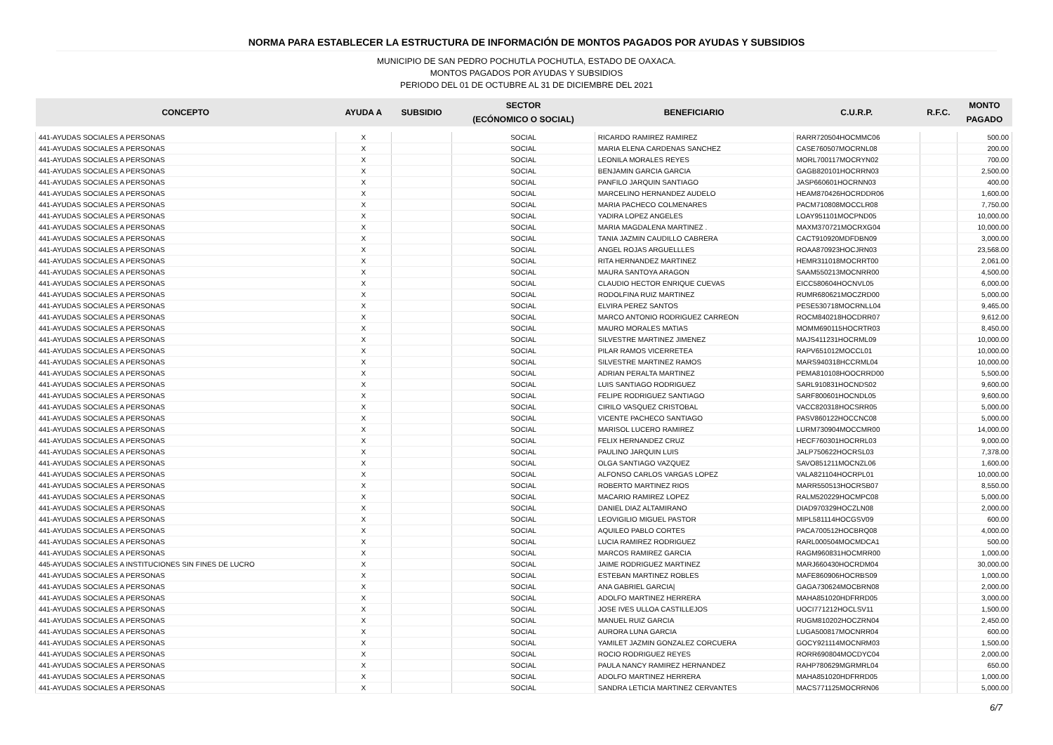NORMA PARA ESTABLECER LA ESTRUCTURA DE INFORMACIÓN DE MONTOS PAGADOS POR AYUDAS Y SUBSIDIOS
MUNICIPIO DE SAN PEDRO POCHUTLA POCHUTLA, ESTADO DE OAXACA.
MONTOS PAGADOS POR AYUDAS Y SUBSIDIOS
PERIODO DEL 01 DE OCTUBRE AL 31 DE DICIEMBRE DEL 2021
| CONCEPTO | AYUDA A | SUBSIDIO | SECTOR | BENEFICIARIO | C.U.R.P. | R.F.C. | MONTO |
| --- | --- | --- | --- | --- | --- | --- | --- |
| | | | (ECÓNOMICO O SOCIAL) | | | | PAGADO |
| 441-AYUDAS SOCIALES A PERSONAS | X | | SOCIAL | RICARDO RAMIREZ RAMIREZ | RARR720504HOCMMC06 | | 500.00 |
| 441-AYUDAS SOCIALES A PERSONAS | X | | SOCIAL | MARIA ELENA CARDENAS SANCHEZ | CASE760507MOCRNL08 | | 200.00 |
| 441-AYUDAS SOCIALES A PERSONAS | X | | SOCIAL | LEONILA MORALES REYES | MORL700117MOCRYN02 | | 700.00 |
| 441-AYUDAS SOCIALES A PERSONAS | X | | SOCIAL | BENJAMIN GARCIA GARCIA | GAGB820101HOCRRN03 | | 2,500.00 |
| 441-AYUDAS SOCIALES A PERSONAS | X | | SOCIAL | PANFILO JARQUIN SANTIAGO | JASP660601HOCRNN03 | | 400.00 |
| 441-AYUDAS SOCIALES A PERSONAS | X | | SOCIAL | MARCELINO HERNANDEZ AUDELO | HEAM870426HOCRDDR06 | | 1,600.00 |
| 441-AYUDAS SOCIALES A PERSONAS | X | | SOCIAL | MARIA PACHECO COLMENARES | PACM710808MOCCLR08 | | 7,750.00 |
| 441-AYUDAS SOCIALES A PERSONAS | X | | SOCIAL | YADIRA LOPEZ ANGELES | LOAY951101MOCPND05 | | 10,000.00 |
| 441-AYUDAS SOCIALES A PERSONAS | X | | SOCIAL | MARIA MAGDALENA MARTINEZ . | MAXM370721MOCRXG04 | | 10,000.00 |
| 441-AYUDAS SOCIALES A PERSONAS | X | | SOCIAL | TANIA JAZMIN CAUDILLO CABRERA | CACT910920MDFDBN09 | | 3,000.00 |
| 441-AYUDAS SOCIALES A PERSONAS | X | | SOCIAL | ANGEL ROJAS ARGUELLLES | ROAA870923HOCJRN03 | | 23,568.00 |
| 441-AYUDAS SOCIALES A PERSONAS | X | | SOCIAL | RITA HERNANDEZ MARTINEZ | HEMR311018MOCRRT00 | | 2,061.00 |
| 441-AYUDAS SOCIALES A PERSONAS | X | | SOCIAL | MAURA SANTOYA ARAGON | SAAM550213MOCNRR00 | | 4,500.00 |
| 441-AYUDAS SOCIALES A PERSONAS | X | | SOCIAL | CLAUDIO HECTOR ENRIQUE CUEVAS | EICC580604HOCNVL05 | | 6,000.00 |
| 441-AYUDAS SOCIALES A PERSONAS | X | | SOCIAL | RODOLFINA RUIZ MARTINEZ | RUMR680621MOCZRD00 | | 5,000.00 |
| 441-AYUDAS SOCIALES A PERSONAS | X | | SOCIAL | ELVIRA PEREZ SANTOS | PESE530718MOCRNLL04 | | 9,465.00 |
| 441-AYUDAS SOCIALES A PERSONAS | X | | SOCIAL | MARCO ANTONIO RODRIGUEZ CARREON | ROCM840218HOCDRR07 | | 9,612.00 |
| 441-AYUDAS SOCIALES A PERSONAS | X | | SOCIAL | MAURO MORALES MATIAS | MOMM690115HOCRTR03 | | 8,450.00 |
| 441-AYUDAS SOCIALES A PERSONAS | X | | SOCIAL | SILVESTRE MARTINEZ JIMENEZ | MAJS411231HOCRML09 | | 10,000.00 |
| 441-AYUDAS SOCIALES A PERSONAS | X | | SOCIAL | PILAR RAMOS VICERRETEA | RAPV651012MOCCL01 | | 10,000.00 |
| 441-AYUDAS SOCIALES A PERSONAS | X | | SOCIAL | SILVESTRE MARTINEZ RAMOS | MARS940318HCCRML04 | | 10,000.00 |
| 441-AYUDAS SOCIALES A PERSONAS | X | | SOCIAL | ADRIAN PERALTA MARTINEZ | PEMA810108HOOCRRD00 | | 5,500.00 |
| 441-AYUDAS SOCIALES A PERSONAS | X | | SOCIAL | LUIS SANTIAGO RODRIGUEZ | SARL910831HOCNDS02 | | 9,600.00 |
| 441-AYUDAS SOCIALES A PERSONAS | X | | SOCIAL | FELIPE RODRIGUEZ SANTIAGO | SARF800601HOCNDL05 | | 9,600.00 |
| 441-AYUDAS SOCIALES A PERSONAS | X | | SOCIAL | CIRILO VASQUEZ CRISTOBAL | VACC820318HOCSRR05 | | 5,000.00 |
| 441-AYUDAS SOCIALES A PERSONAS | X | | SOCIAL | VICENTE PACHECO SANTIAGO | PASV860122HOCCNC08 | | 5,000.00 |
| 441-AYUDAS SOCIALES A PERSONAS | X | | SOCIAL | MARISOL LUCERO RAMIREZ | LURM730904MOCCMR00 | | 14,000.00 |
| 441-AYUDAS SOCIALES A PERSONAS | X | | SOCIAL | FELIX HERNANDEZ CRUZ | HECF760301HOCRRL03 | | 9,000.00 |
| 441-AYUDAS SOCIALES A PERSONAS | X | | SOCIAL | PAULINO JARQUIN LUIS | JALP750622HOCRSL03 | | 7,378.00 |
| 441-AYUDAS SOCIALES A PERSONAS | X | | SOCIAL | OLGA SANTIAGO VAZQUEZ | SAVO851211MOCNZL06 | | 1,600.00 |
| 441-AYUDAS SOCIALES A PERSONAS | X | | SOCIAL | ALFONSO CARLOS VARGAS LOPEZ | VALA821104HOCRPL01 | | 10,000.00 |
| 441-AYUDAS SOCIALES A PERSONAS | X | | SOCIAL | ROBERTO MARTINEZ RIOS | MARR550513HOCRSB07 | | 8,550.00 |
| 441-AYUDAS SOCIALES A PERSONAS | X | | SOCIAL | MACARIO RAMIREZ LOPEZ | RALM520229HOCMPC08 | | 5,000.00 |
| 441-AYUDAS SOCIALES A PERSONAS | X | | SOCIAL | DANIEL DIAZ ALTAMIRANO | DIAD970329HOCZLN08 | | 2,000.00 |
| 441-AYUDAS SOCIALES A PERSONAS | X | | SOCIAL | LEOVIGILIO MIGUEL PASTOR | MIPL581114HOCGSV09 | | 600.00 |
| 441-AYUDAS SOCIALES A PERSONAS | X | | SOCIAL | AQUILEO PABLO CORTES | PACA700512HOCBRQ08 | | 4,000.00 |
| 441-AYUDAS SOCIALES A PERSONAS | X | | SOCIAL | LUCIA RAMIREZ RODRIGUEZ | RARL000504MOCMDCA1 | | 500.00 |
| 441-AYUDAS SOCIALES A PERSONAS | X | | SOCIAL | MARCOS RAMIREZ GARCIA | RAGM960831HOCMRR00 | | 1,000.00 |
| 445-AYUDAS SOCIALES A INSTITUCIONES SIN FINES DE LUCRO | X | | SOCIAL | JAIME RODRIGUEZ MARTINEZ | MARJ660430HOCRDM04 | | 30,000.00 |
| 441-AYUDAS SOCIALES A PERSONAS | X | | SOCIAL | ESTEBAN MARTINEZ ROBLES | MAFE860906HOCRBS09 | | 1,000.00 |
| 441-AYUDAS SOCIALES A PERSONAS | X | | SOCIAL | ANA GABRIEL GARCIA/ | GAGA730624MOCBRN08 | | 2,000.00 |
| 441-AYUDAS SOCIALES A PERSONAS | X | | SOCIAL | ADOLFO MARTINEZ HERRERA | MAHA851020HDFRRD05 | | 3,000.00 |
| 441-AYUDAS SOCIALES A PERSONAS | X | | SOCIAL | JOSE IVES ULLOA CASTILLEJOS | UOCI771212HOCLSV11 | | 1,500.00 |
| 441-AYUDAS SOCIALES A PERSONAS | X | | SOCIAL | MANUEL RUIZ GARCIA | RUGM810202HOCZRN04 | | 2,450.00 |
| 441-AYUDAS SOCIALES A PERSONAS | X | | SOCIAL | AURORA LUNA GARCIA | LUGA500817MOCNRR04 | | 600.00 |
| 441-AYUDAS SOCIALES A PERSONAS | X | | SOCIAL | YAMILET JAZMIN GONZALEZ CORCUERA | GOCY921114MOCNRM03 | | 1,500.00 |
| 441-AYUDAS SOCIALES A PERSONAS | X | | SOCIAL | ROCIO RODRIGUEZ REYES | RORR690804MOCDYC04 | | 2,000.00 |
| 441-AYUDAS SOCIALES A PERSONAS | X | | SOCIAL | PAULA NANCY RAMIREZ HERNANDEZ | RAHP780629MGRMRL04 | | 650.00 |
| 441-AYUDAS SOCIALES A PERSONAS | X | | SOCIAL | ADOLFO MARTINEZ HERRERA | MAHA851020HDFRRD05 | | 1,000.00 |
| 441-AYUDAS SOCIALES A PERSONAS | X | | SOCIAL | SANDRA LETICIA MARTINEZ CERVANTES | MACS771125MOCRRN06 | | 5,000.00 |
6/7